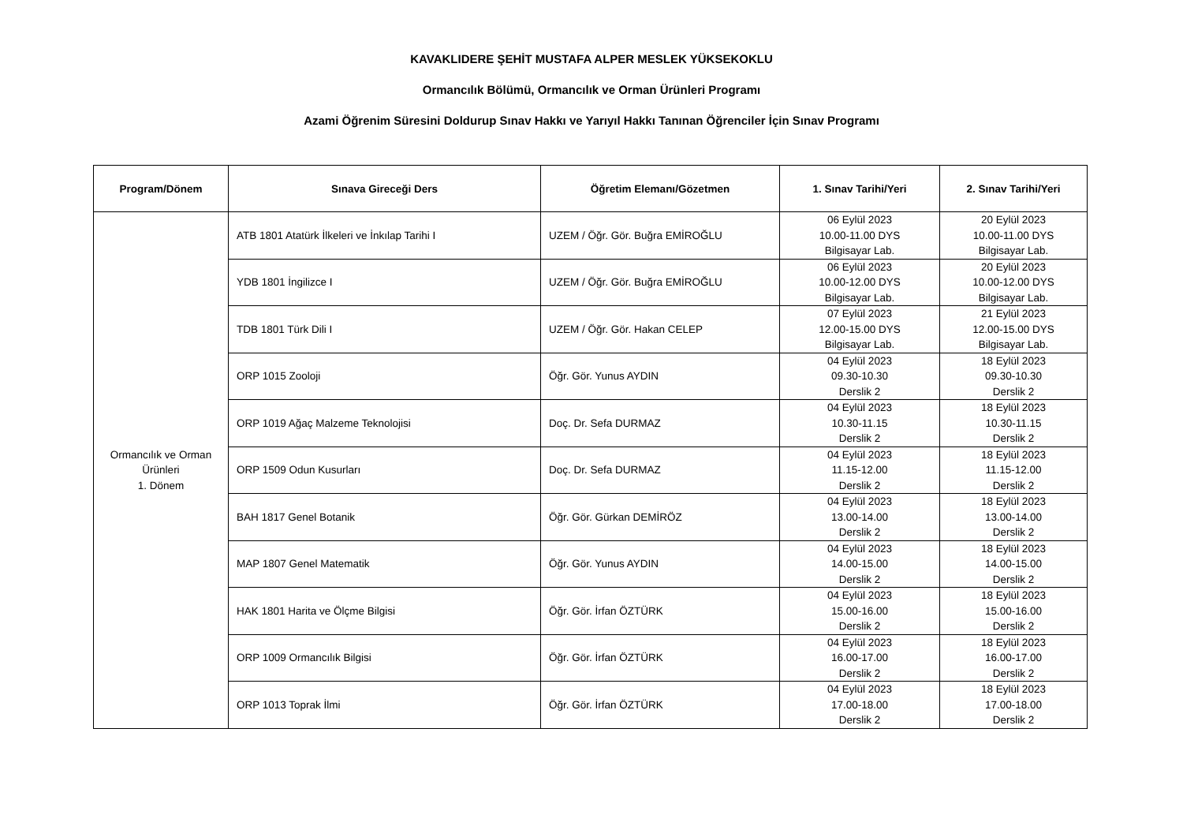KAVAKLIDERE ŞEHİT MUSTAFA ALPER MESLEK YÜKSEKOKLU
Ormancılık Bölümü, Ormancılık ve Orman Ürünleri Programı
Azami Öğrenim Süresini Doldurup Sınav Hakkı ve Yarıyıl Hakkı Tanınan Öğrenciler İçin Sınav Programı
| Program/Dönem | Sınava Gireceği Ders | Öğretim Elemanı/Gözetmen | 1. Sınav Tarihi/Yeri | 2. Sınav Tarihi/Yeri |
| --- | --- | --- | --- | --- |
| Ormancılık ve Orman Ürünleri 1. Dönem | ATB 1801 Atatürk İlkeleri ve İnkılap Tarihi I | UZEM / Öğr. Gör. Buğra EMİROĞLU | 06 Eylül 2023 10.00-11.00 DYS Bilgisayar Lab. | 20 Eylül 2023 10.00-11.00 DYS Bilgisayar Lab. |
| | YDB 1801 İngilizce I | UZEM / Öğr. Gör. Buğra EMİROĞLU | 06 Eylül 2023 10.00-12.00 DYS Bilgisayar Lab. | 20 Eylül 2023 10.00-12.00 DYS Bilgisayar Lab. |
| | TDB 1801 Türk Dili I | UZEM / Öğr. Gör. Hakan CELEP | 07 Eylül 2023 12.00-15.00 DYS Bilgisayar Lab. | 21 Eylül 2023 12.00-15.00 DYS Bilgisayar Lab. |
| | ORP 1015 Zooloji | Öğr. Gör. Yunus AYDIN | 04 Eylül 2023 09.30-10.30 Derslik 2 | 18 Eylül 2023 09.30-10.30 Derslik 2 |
| | ORP 1019 Ağaç Malzeme Teknolojisi | Doç. Dr. Sefa DURMAZ | 04 Eylül 2023 10.30-11.15 Derslik 2 | 18 Eylül 2023 10.30-11.15 Derslik 2 |
| | ORP 1509 Odun Kusurları | Doç. Dr. Sefa DURMAZ | 04 Eylül 2023 11.15-12.00 Derslik 2 | 18 Eylül 2023 11.15-12.00 Derslik 2 |
| | BAH 1817 Genel Botanik | Öğr. Gör. Gürkan DEMİRÖZ | 04 Eylül 2023 13.00-14.00 Derslik 2 | 18 Eylül 2023 13.00-14.00 Derslik 2 |
| | MAP 1807 Genel Matematik | Öğr. Gör. Yunus AYDIN | 04 Eylül 2023 14.00-15.00 Derslik 2 | 18 Eylül 2023 14.00-15.00 Derslik 2 |
| | HAK 1801 Harita ve Ölçme Bilgisi | Öğr. Gör. İrfan ÖZTÜRK | 04 Eylül 2023 15.00-16.00 Derslik 2 | 18 Eylül 2023 15.00-16.00 Derslik 2 |
| | ORP 1009 Ormancılık Bilgisi | Öğr. Gör. İrfan ÖZTÜRK | 04 Eylül 2023 16.00-17.00 Derslik 2 | 18 Eylül 2023 16.00-17.00 Derslik 2 |
| | ORP 1013 Toprak İlmi | Öğr. Gör. İrfan ÖZTÜRK | 04 Eylül 2023 17.00-18.00 Derslik 2 | 18 Eylül 2023 17.00-18.00 Derslik 2 |